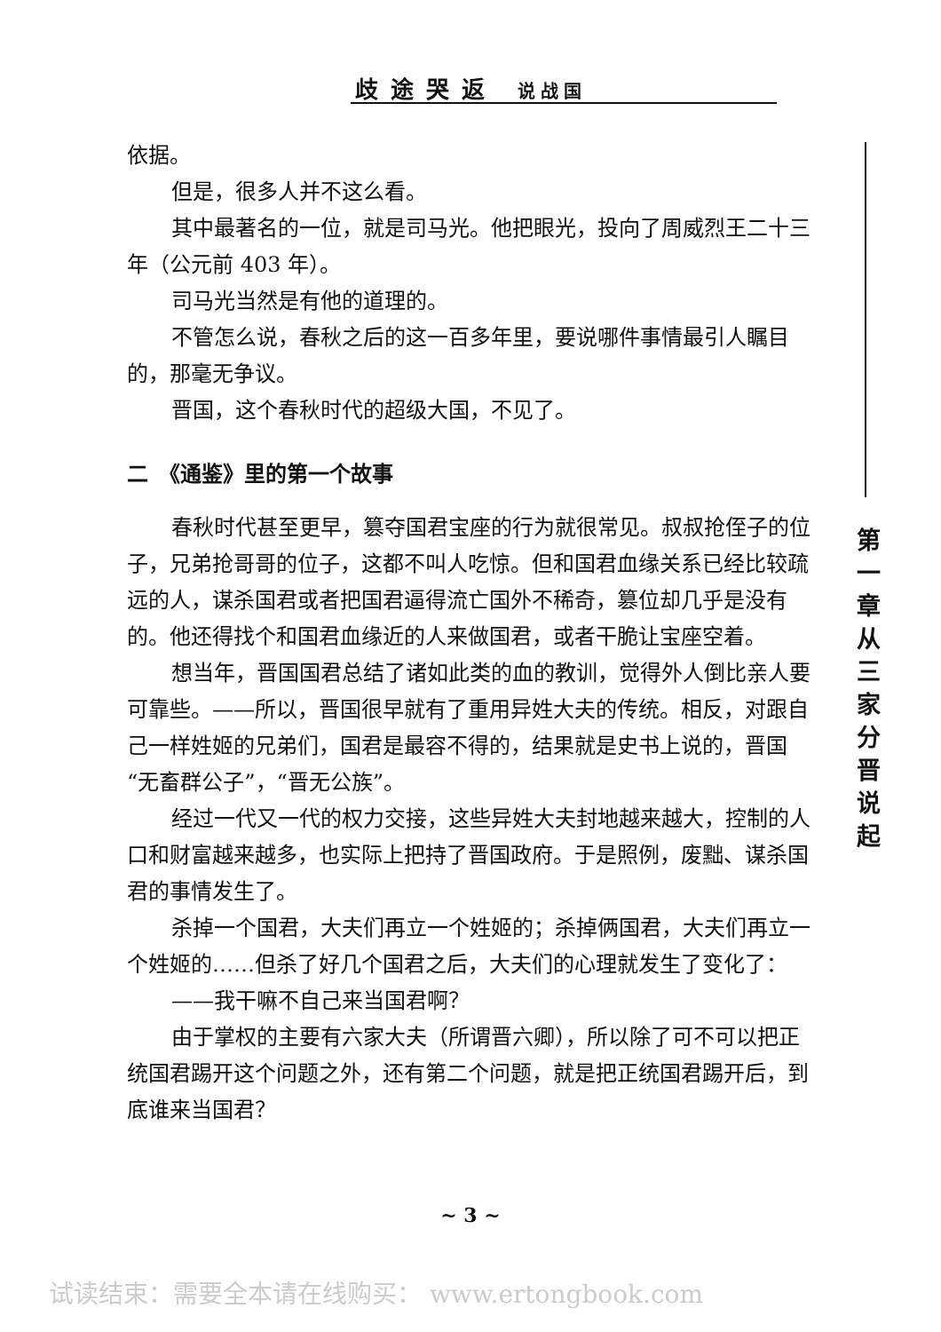歧途哭返 说战国
依据。
但是，很多人并不这么看。
其中最著名的一位，就是司马光。他把眼光，投向了周威烈王二十三年（公元前 403 年）。
司马光当然是有他的道理的。
不管怎么说，春秋之后的这一百多年里，要说哪件事情最引人瞩目的，那毫无争议。
晋国，这个春秋时代的超级大国，不见了。
二　《通鉴》里的第一个故事
春秋时代甚至更早，篡夺国君宝座的行为就很常见。叔叔抢侄子的位子，兄弟抢哥哥的位子，这都不叫人吃惊。但和国君血缘关系已经比较疏远的人，谋杀国君或者把国君逼得流亡国外不稀奇，篡位却几乎是没有的。他还得找个和国君血缘近的人来做国君，或者干脆让宝座空着。
想当年，晋国国君总结了诸如此类的血的教训，觉得外人倒比亲人要可靠些。——所以，晋国很早就有了重用异姓大夫的传统。相反，对跟自己一样姓姬的兄弟们，国君是最容不得的，结果就是史书上说的，晋国“无畜群公子”，“晋无公族”。
经过一代又一代的权力交接，这些异姓大夫封地越来越大，控制的人口和财富越来越多，也实际上把持了晋国政府。于是照例，废黜、谋杀国君的事情发生了。
杀掉一个国君，大夫们再立一个姓姬的；杀掉俩国君，大夫们再立一个姓姬的……但杀了好几个国君之后，大夫们的心理就发生了变化了：
——我干嘛不自己来当国君啊？
由于掌权的主要有六家大夫（所谓晋六卿），所以除了可不可以把正统国君踢开这个问题之外，还有第二个问题，就是把正统国君踢开后，到底谁来当国君？
第 一 章 从 三 家 分 晋 说 起
~ 3 ~
试读结束：需要全本请在线购买： www.ertongbook.com